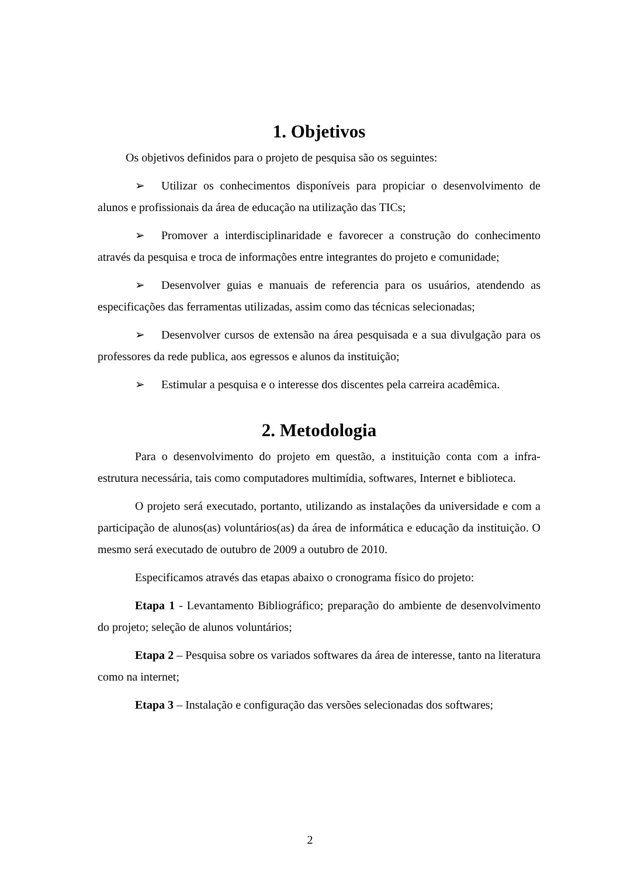1. Objetivos
Os objetivos definidos para o projeto de pesquisa são os seguintes:
➢ Utilizar os conhecimentos disponíveis para propiciar o desenvolvimento de alunos e profissionais da área de educação na utilização das TICs;
➢ Promover a interdisciplinaridade e favorecer a construção do conhecimento através da pesquisa e troca de informações entre integrantes do projeto e comunidade;
➢ Desenvolver guias e manuais de referencia para os usuários, atendendo as especificações das ferramentas utilizadas, assim como das técnicas selecionadas;
➢ Desenvolver cursos de extensão na área pesquisada e a sua divulgação para os professores da rede publica, aos egressos e alunos da instituição;
➢ Estimular a pesquisa e o interesse dos discentes pela carreira acadêmica.
2. Metodologia
Para o desenvolvimento do projeto em questão, a instituição conta com a infra-estrutura necessária, tais como computadores multimídia, softwares, Internet e biblioteca.
O projeto será executado, portanto, utilizando as instalações da universidade e com a participação de alunos(as) voluntários(as) da área de informática e educação da instituição. O mesmo será executado de outubro de 2009 a outubro de 2010.
Especificamos através das etapas abaixo o cronograma físico do projeto:
Etapa 1 - Levantamento Bibliográfico; preparação do ambiente de desenvolvimento do projeto; seleção de alunos voluntários;
Etapa 2 – Pesquisa sobre os variados softwares da área de interesse, tanto na literatura como na internet;
Etapa 3 – Instalação e configuração das versões selecionadas dos softwares;
2